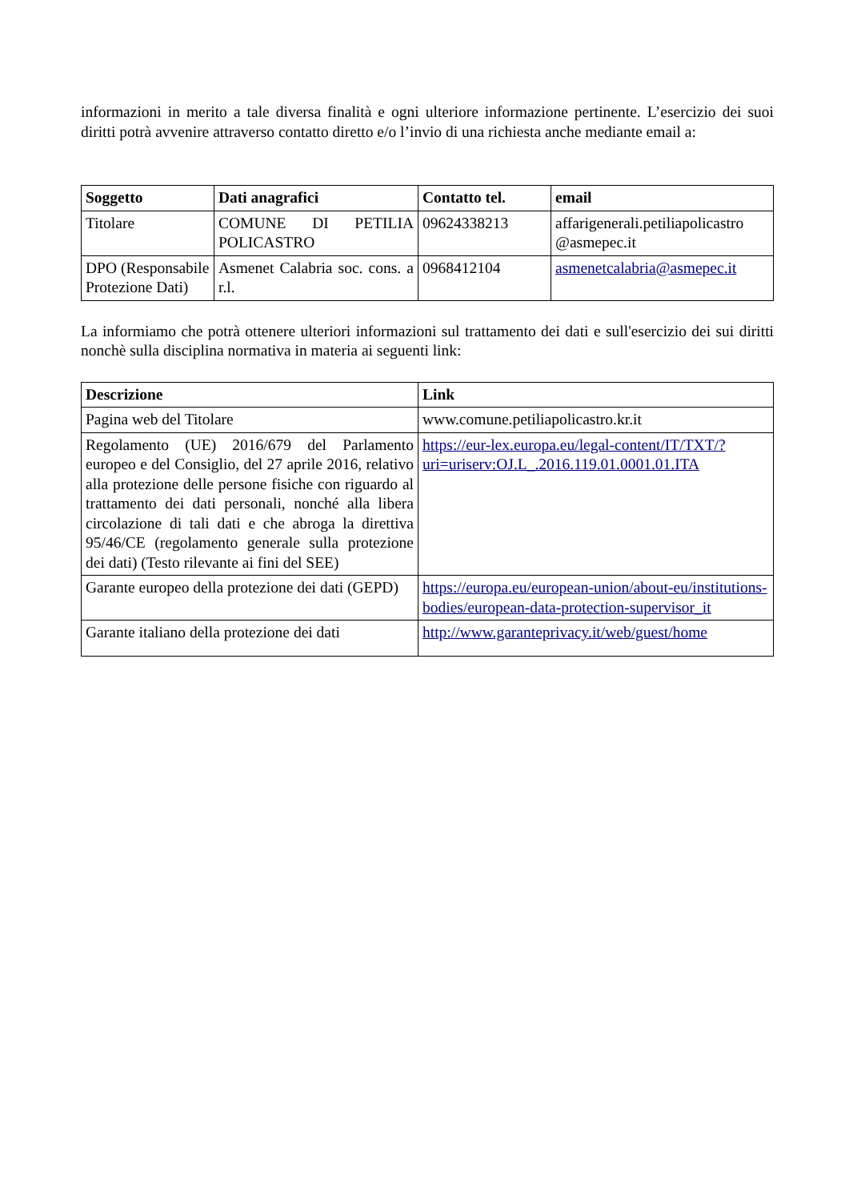informazioni in merito a tale diversa finalità e ogni ulteriore informazione pertinente. L’esercizio dei suoi diritti potrà avvenire attraverso contatto diretto e/o l’invio di una richiesta anche mediante email a:
| Soggetto | Dati anagrafici | Contatto tel. | email |
| --- | --- | --- | --- |
| Titolare | COMUNE DI PETILIA POLICASTRO | 09624338213 | affarigenerali.petiliapolicastro @asmepec.it |
| DPO (Responsabile Protezione Dati) | Asmenet Calabria soc. cons. a r.l. | 0968412104 | asmenetcalabria@asmepec.it |
La informiamo che potrà ottenere ulteriori informazioni sul trattamento dei dati e sull'esercizio dei sui diritti nonchè sulla disciplina normativa in materia ai seguenti link:
| Descrizione | Link |
| --- | --- |
| Pagina web del Titolare | www.comune.petiliapolicastro.kr.it |
| Regolamento (UE) 2016/679 del Parlamento europeo e del Consiglio, del 27 aprile 2016, relativo alla protezione delle persone fisiche con riguardo al trattamento dei dati personali, nonché alla libera circolazione di tali dati e che abroga la direttiva 95/46/CE (regolamento generale sulla protezione dei dati) (Testo rilevante ai fini del SEE) | https://eur-lex.europa.eu/legal-content/IT/TXT/?uri=uriserv:OJ.L_.2016.119.01.0001.01.ITA |
| Garante europeo della protezione dei dati (GEPD) | https://europa.eu/european-union/about-eu/institutions-bodies/european-data-protection-supervisor_it |
| Garante italiano della protezione dei dati | http://www.garanteprivacy.it/web/guest/home |